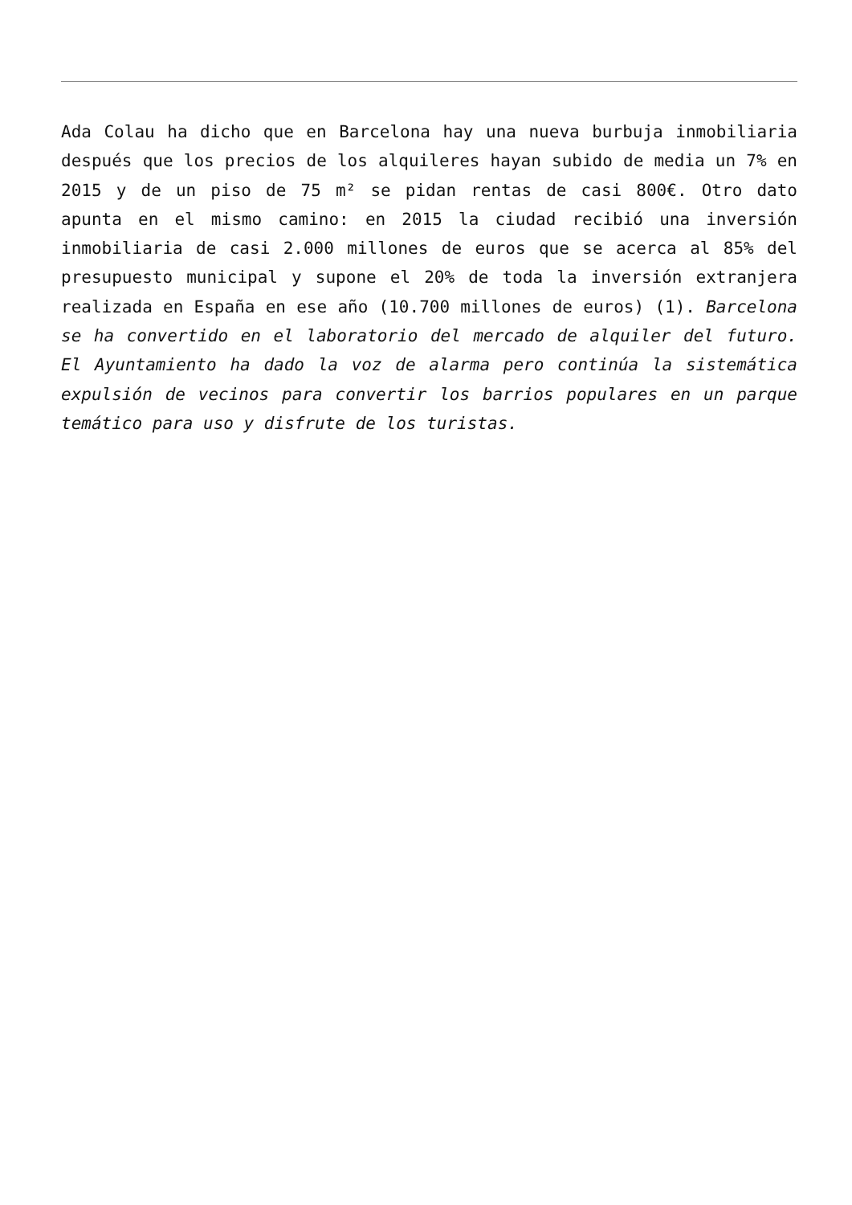Ada Colau ha dicho que en Barcelona hay una nueva burbuja inmobiliaria después que los precios de los alquileres hayan subido de media un 7% en 2015 y de un piso de 75 m² se pidan rentas de casi 800€. Otro dato apunta en el mismo camino: en 2015 la ciudad recibió una inversión inmobiliaria de casi 2.000 millones de euros que se acerca al 85% del presupuesto municipal y supone el 20% de toda la inversión extranjera realizada en España en ese año (10.700 millones de euros) (1). Barcelona se ha convertido en el laboratorio del mercado de alquiler del futuro. El Ayuntamiento ha dado la voz de alarma pero continúa la sistemática expulsión de vecinos para convertir los barrios populares en un parque temático para uso y disfrute de los turistas.